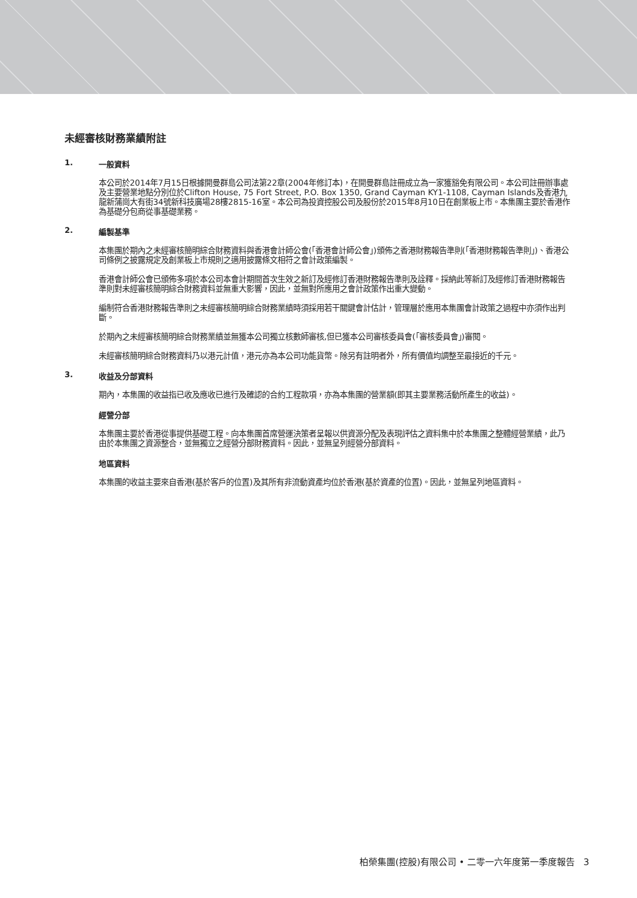未經審核財務業績附註
1. 一般資料
本公司於2014年7月15日根據開曼群島公司法第22章(2004年修訂本)，在開曼群島註冊成立為一家獲豁免有限公司。本公司註冊辦事處及主要營業地點分別位於Clifton House, 75 Fort Street, P.O. Box 1350, Grand Cayman KY1-1108, Cayman Islands及香港九龍新蒲崗大有街34號新科技廣場28樓2815-16室。本公司為投資控股公司及股份於2015年8月10日在創業板上市。本集團主要於香港作為基礎分包商從事基礎業務。
2. 編製基準
本集團於期內之未經審核簡明綜合財務資料與香港會計師公會(「香港會計師公會」)頒佈之香港財務報告準則(「香港財務報告準則」)、香港公司條例之披露規定及創業板上市規則之適用披露條文相符之會計政策編製。
香港會計師公會已頒佈多項於本公司本會計期間首次生效之新訂及經修訂香港財務報告準則及詮釋。採納此等新訂及經修訂香港財務報告準則對未經審核簡明綜合財務資料並無重大影響，因此，並無對所應用之會計政策作出重大變動。
編制符合香港財務報告準則之未經審核簡明綜合財務業績時須採用若干關鍵會計估計，管理層於應用本集團會計政策之過程中亦須作出判斷。
於期內之未經審核簡明綜合財務業績並無獲本公司獨立核數師審核,但已獲本公司審核委員會(「審核委員會」)審閱。
未經審核簡明綜合財務資料乃以港元計值，港元亦為本公司功能貨幣。除另有註明者外，所有價值均調整至最接近的千元。
3. 收益及分部資料
期內，本集團的收益指已收及應收已進行及確認的合約工程款項，亦為本集團的營業額(即其主要業務活動所產生的收益)。
經營分部
本集團主要於香港從事提供基礎工程。向本集團首席營運決策者呈報以供資源分配及表現評估之資料集中於本集團之整體經營業績，此乃由於本集團之資源整合，並無獨立之經營分部財務資料。因此，並無呈列經營分部資料。
地區資料
本集團的收益主要來自香港(基於客戶的位置)及其所有非流動資產均位於香港(基於資產的位置)。因此，並無呈列地區資料。
柏榮集團(控股)有限公司 • 二零一六年度第一季度報告 3